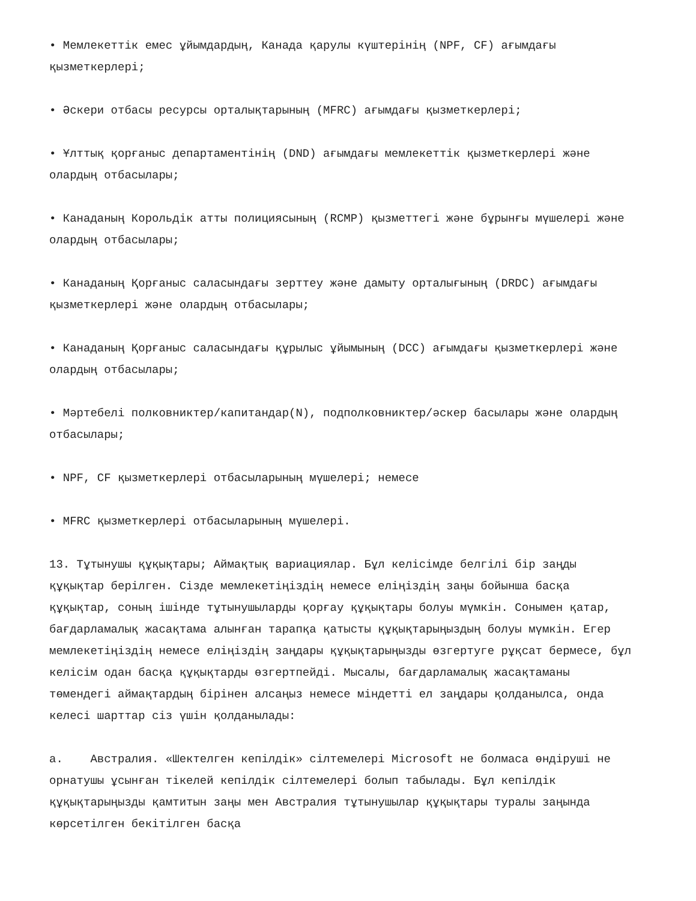• Мемлекеттік емес ұйымдардың, Канада қарулы күштерінің (NPF, CF) ағымдағы қызметкерлері;
• Әскери отбасы ресурсы орталықтарының (MFRC) ағымдағы қызметкерлері;
• Ұлттық қорғаныс департаментінің (DND) ағымдағы мемлекеттік қызметкерлері және олардың отбасылары;
• Канаданың Корольдік атты полициясының (RCMP) қызметтегі және бұрынғы мүшелері және олардың отбасылары;
• Канаданың Қорғаныс саласындағы зерттеу және дамыту орталығының (DRDC) ағымдағы қызметкерлері және олардың отбасылары;
• Канаданың Қорғаныс саласындағы құрылыс ұйымының (DCC) ағымдағы қызметкерлері және олардың отбасылары;
• Мәртебелі полковниктер/капитандар(N), подполковниктер/әскер басылары және олардың отбасылары;
• NPF, CF қызметкерлері отбасыларының мүшелері; немесе
• MFRC қызметкерлері отбасыларының мүшелері.
13. Тұтынушы құқықтары; Аймақтық вариациялар. Бұл келісімде белгілі бір заңды құқықтар берілген. Сізде мемлекетіңіздің немесе еліңіздің заңы бойынша басқа құқықтар, соның ішінде тұтынушыларды қорғау құқықтары болуы мүмкін. Сонымен қатар, бағдарламалық жасақтама алынған тарапқа қатысты құқықтарыңыздың болуы мүмкін. Егер мемлекетіңіздің немесе еліңіздің заңдары құқықтарыңызды өзгертуге рұқсат бермесе, бұл келісім одан басқа құқықтарды өзгертпейді. Мысалы, бағдарламалық жасақтаманы төмендегі аймақтардың бірінен алсаңыз немесе міндетті ел заңдары қолданылса, онда келесі шарттар сіз үшін қолданылады:
a. Австралия. «Шектелген кепілдік» сілтемелері Microsoft не болмаса өндіруші не орнатушы ұсынған тікелей кепілдік сілтемелері болып табылады. Бұл кепілдік құқықтарыңызды қамтитын заңы мен Австралия тұтынушылар құқықтары туралы заңында көрсетілген бекітілген басқа